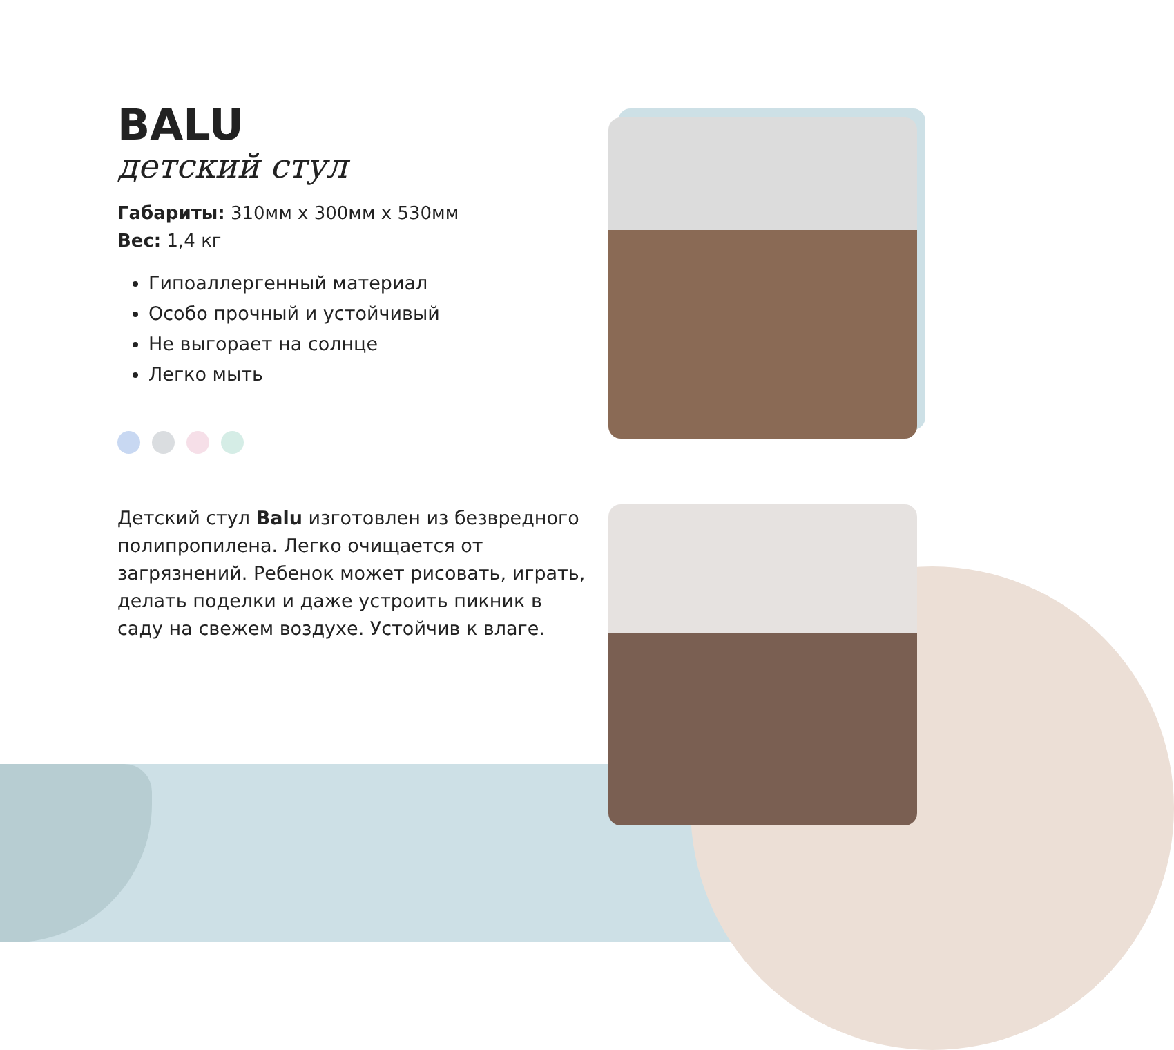BALU
детский стул
Габариты: 310мм х 300мм х 530мм
Вес: 1,4 кг
Гипоаллергенный материал
Особо прочный и устойчивый
Не выгорает на солнце
Легко мыть
Детский стул Balu изготовлен из безвредного полипропилена. Легко очищается от загрязнений. Ребенок может рисовать, играть, делать поделки и даже устроить пикник в саду на свежем воздухе. Устойчив к влаге.